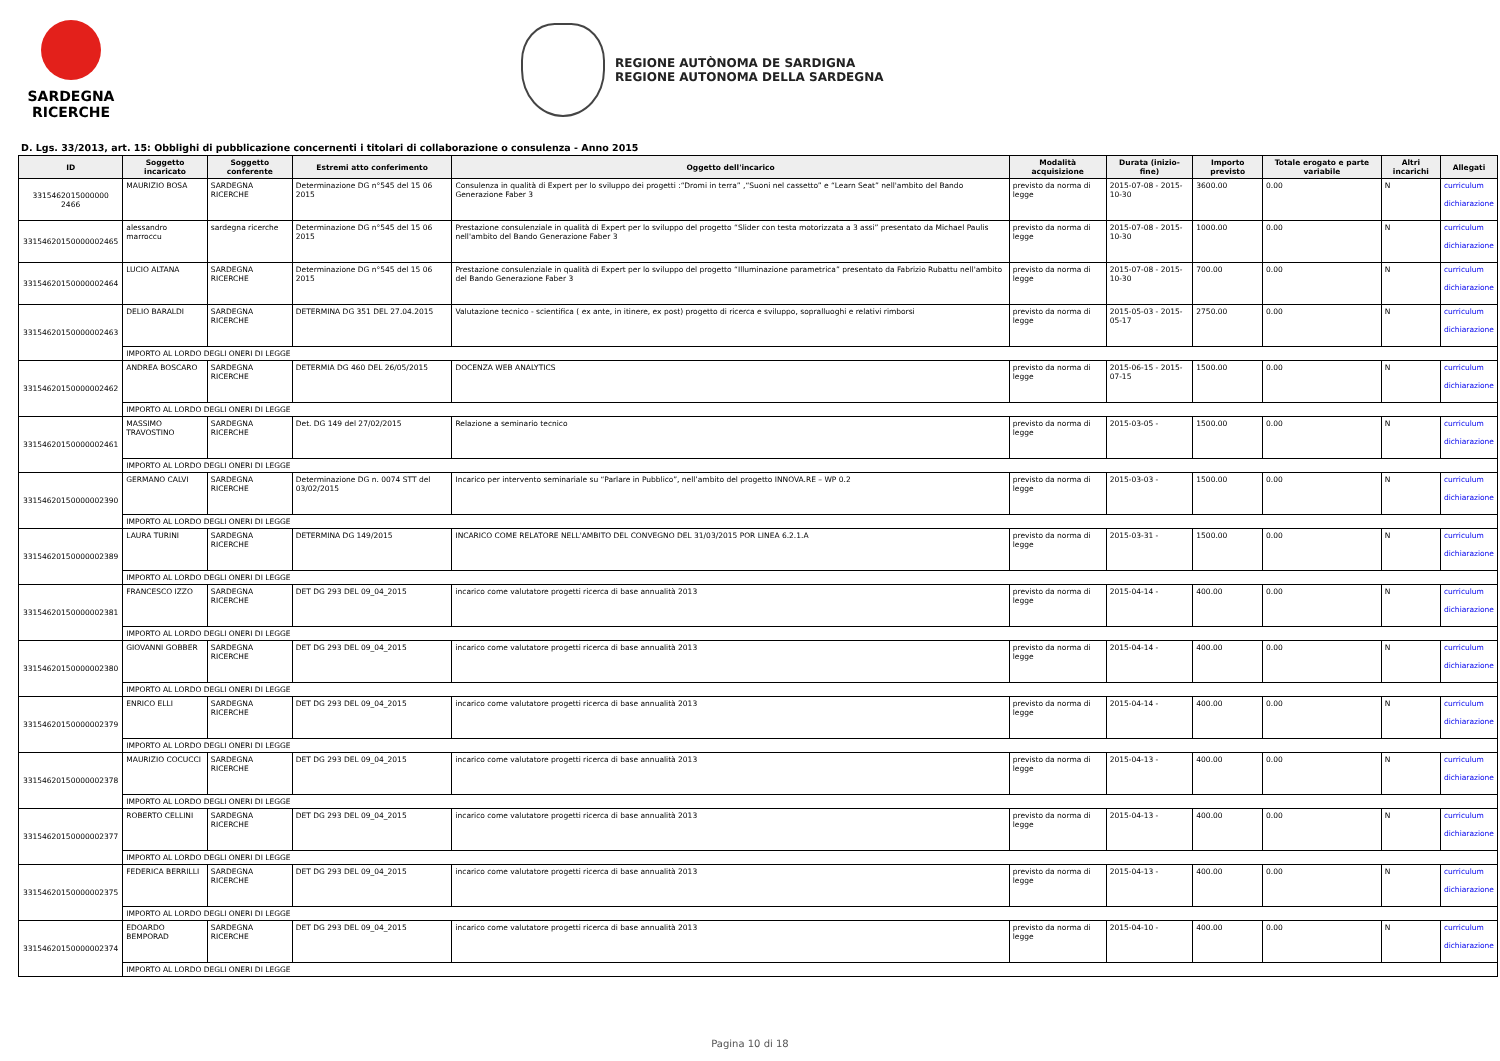SARDEGNA
RICERCHE
REGIONE AUTÒNOMA DE SARDIGNA
REGIONE AUTONOMA DELLA SARDEGNA
D. Lgs. 33/2013, art. 15: Obblighi di pubblicazione concernenti i titolari di collaborazione o consulenza - Anno 2015
| ID | Soggetto incaricato | Soggetto conferente | Estremi atto conferimento | Oggetto dell'incarico | Modalità acquisizione | Durata (inizio-fine) | Importo previsto | Totale erogato e parte variabile | Altri incarichi | Allegati |
| --- | --- | --- | --- | --- | --- | --- | --- | --- | --- | --- |
| 3315462015000000 2466 | MAURIZIO BOSA | SARDEGNA RICERCHE | Determinazione DG n°545 del 15 06 2015 | Consulenza in qualità di Expert per lo sviluppo dei progetti :“Dromi in terra” ,“Suoni nel cassetto” e “Learn Seat” nell'ambito del Bando Generazione Faber 3 | previsto da norma di legge | 2015-07-08 - 2015-10-30 | 3600.00 | 0.00 | N | curriculum dichiarazione |
| 33154620150000002465 | alessandro marroccu | sardegna ricerche | Determinazione DG n°545 del 15 06 2015 | Prestazione consulenziale in qualità di Expert per lo sviluppo del progetto “Slider con testa motorizzata a 3 assi” presentato da Michael Paulis nell'ambito del Bando Generazione Faber 3 | previsto da norma di legge | 2015-07-08 - 2015-10-30 | 1000.00 | 0.00 | N | curriculum dichiarazione |
| 33154620150000002464 | LUCIO ALTANA | SARDEGNA RICERCHE | Determinazione DG n°545 del 15 06 2015 | Prestazione consulenziale in qualità di Expert per lo sviluppo del progetto “Illuminazione parametrica” presentato da Fabrizio Rubattu nell'ambito del Bando Generazione Faber 3 | previsto da norma di legge | 2015-07-08 - 2015-10-30 | 700.00 | 0.00 | N | curriculum dichiarazione |
| 33154620150000002463 | DELIO BARALDI | SARDEGNA RICERCHE | DETERMINA DG 351 DEL 27.04.2015 | Valutazione tecnico - scientifica ( ex ante, in itinere, ex post) progetto di ricerca e sviluppo, sopralluoghi e relativi rimborsi | previsto da norma di legge | 2015-05-03 - 2015-05-17 | 2750.00 | 0.00 | N | curriculum dichiarazione |
| | IMPORTO AL LORDO DEGLI ONERI DI LEGGE | | | | | | | | | |
| 33154620150000002462 | ANDREA BOSCARO | SARDEGNA RICERCHE | DETERMIA DG 460 DEL 26/05/2015 | DOCENZA WEB ANALYTICS | previsto da norma di legge | 2015-06-15 - 2015-07-15 | 1500.00 | 0.00 | N | curriculum dichiarazione |
| | IMPORTO AL LORDO DEGLI ONERI DI LEGGE | | | | | | | | | |
| 33154620150000002461 | MASSIMO TRAVOSTINO | SARDEGNA RICERCHE | Det. DG 149 del 27/02/2015 | Relazione a seminario tecnico | previsto da norma di legge | 2015-03-05 - | 1500.00 | 0.00 | N | curriculum dichiarazione |
| | IMPORTO AL LORDO DEGLI ONERI DI LEGGE | | | | | | | | | |
| 33154620150000002390 | GERMANO CALVI | SARDEGNA RICERCHE | Determinazione DG n. 0074 STT del 03/02/2015 | Incarico per intervento seminariale su “Parlare in Pubblico”, nell’ambito del progetto INNOVA.RE – WP 0.2 | previsto da norma di legge | 2015-03-03 - | 1500.00 | 0.00 | N | curriculum dichiarazione |
| | IMPORTO AL LORDO DEGLI ONERI DI LEGGE | | | | | | | | | |
| 33154620150000002389 | LAURA TURINI | SARDEGNA RICERCHE | DETERMINA DG 149/2015 | INCARICO COME RELATORE NELL'AMBITO DEL CONVEGNO DEL 31/03/2015 POR LINEA 6.2.1.A | previsto da norma di legge | 2015-03-31 - | 1500.00 | 0.00 | N | curriculum dichiarazione |
| | IMPORTO AL LORDO DEGLI ONERI DI LEGGE | | | | | | | | | |
| 33154620150000002381 | FRANCESCO IZZO | SARDEGNA RICERCHE | DET DG 293 DEL 09_04_2015 | incarico come valutatore progetti ricerca di base annualità 2013 | previsto da norma di legge | 2015-04-14 - | 400.00 | 0.00 | N | curriculum dichiarazione |
| | IMPORTO AL LORDO DEGLI ONERI DI LEGGE | | | | | | | | | |
| 33154620150000002380 | GIOVANNI GOBBER | SARDEGNA RICERCHE | DET DG 293 DEL 09_04_2015 | incarico come valutatore progetti ricerca di base annualità 2013 | previsto da norma di legge | 2015-04-14 - | 400.00 | 0.00 | N | curriculum dichiarazione |
| | IMPORTO AL LORDO DEGLI ONERI DI LEGGE | | | | | | | | | |
| 33154620150000002379 | ENRICO ELLI | SARDEGNA RICERCHE | DET DG 293 DEL 09_04_2015 | incarico come valutatore progetti ricerca di base annualità 2013 | previsto da norma di legge | 2015-04-14 - | 400.00 | 0.00 | N | curriculum dichiarazione |
| | IMPORTO AL LORDO DEGLI ONERI DI LEGGE | | | | | | | | | |
| 33154620150000002378 | MAURIZIO COCUCCI | SARDEGNA RICERCHE | DET DG 293 DEL 09_04_2015 | incarico come valutatore progetti ricerca di base annualità 2013 | previsto da norma di legge | 2015-04-13 - | 400.00 | 0.00 | N | curriculum dichiarazione |
| | IMPORTO AL LORDO DEGLI ONERI DI LEGGE | | | | | | | | | |
| 33154620150000002377 | ROBERTO CELLINI | SARDEGNA RICERCHE | DET DG 293 DEL 09_04_2015 | incarico come valutatore progetti ricerca di base annualità 2013 | previsto da norma di legge | 2015-04-13 - | 400.00 | 0.00 | N | curriculum dichiarazione |
| | IMPORTO AL LORDO DEGLI ONERI DI LEGGE | | | | | | | | | |
| 33154620150000002375 | FEDERICA BERRILLI | SARDEGNA RICERCHE | DET DG 293 DEL 09_04_2015 | incarico come valutatore progetti ricerca di base annualità 2013 | previsto da norma di legge | 2015-04-13 - | 400.00 | 0.00 | N | curriculum dichiarazione |
| | IMPORTO AL LORDO DEGLI ONERI DI LEGGE | | | | | | | | | |
| 33154620150000002374 | EDOARDO BEMPORAD | SARDEGNA RICERCHE | DET DG 293 DEL 09_04_2015 | incarico come valutatore progetti ricerca di base annualità 2013 | previsto da norma di legge | 2015-04-10 - | 400.00 | 0.00 | N | curriculum dichiarazione |
| | IMPORTO AL LORDO DEGLI ONERI DI LEGGE | | | | | | | | | |
Pagina 10 di 18